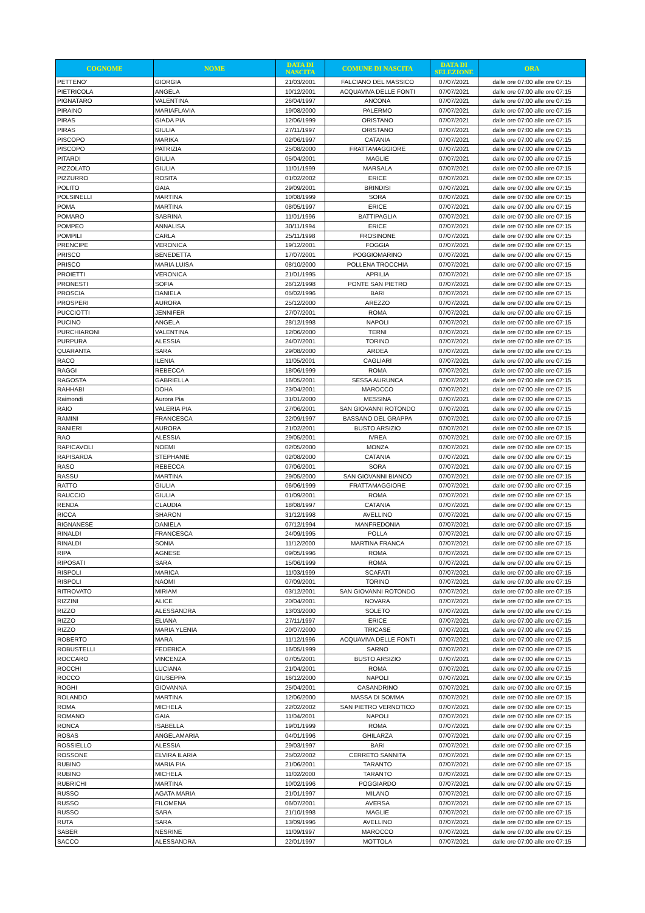| COGNOME | NOME | DATA DI NASCITA | COMUNE DI NASCITA | DATA DI SELEZIONE | ORA |
| --- | --- | --- | --- | --- | --- |
| PETTENO' | GIORGIA | 21/03/2001 | FALCIANO DEL MASSICO | 07/07/2021 | dalle ore 07:00 alle ore 07:15 |
| PIETRICOLA | ANGELA | 10/12/2001 | ACQUAVIVA DELLE FONTI | 07/07/2021 | dalle ore 07:00 alle ore 07:15 |
| PIGNATARO | VALENTINA | 26/04/1997 | ANCONA | 07/07/2021 | dalle ore 07:00 alle ore 07:15 |
| PIRAINO | MARIAFLAVIA | 19/08/2000 | PALERMO | 07/07/2021 | dalle ore 07:00 alle ore 07:15 |
| PIRAS | GIADA PIA | 12/06/1999 | ORISTANO | 07/07/2021 | dalle ore 07:00 alle ore 07:15 |
| PIRAS | GIULIA | 27/11/1997 | ORISTANO | 07/07/2021 | dalle ore 07:00 alle ore 07:15 |
| PISCOPO | MARIKA | 02/06/1997 | CATANIA | 07/07/2021 | dalle ore 07:00 alle ore 07:15 |
| PISCOPO | PATRIZIA | 25/08/2000 | FRATTAMAGGIORE | 07/07/2021 | dalle ore 07:00 alle ore 07:15 |
| PITARDI | GIULIA | 05/04/2001 | MAGLIE | 07/07/2021 | dalle ore 07:00 alle ore 07:15 |
| PIZZOLATO | GIULIA | 11/01/1999 | MARSALA | 07/07/2021 | dalle ore 07:00 alle ore 07:15 |
| PIZZURRO | ROSITA | 01/02/2002 | ERICE | 07/07/2021 | dalle ore 07:00 alle ore 07:15 |
| POLITO | GAIA | 29/09/2001 | BRINDISI | 07/07/2021 | dalle ore 07:00 alle ore 07:15 |
| POLSINELLI | MARTINA | 10/08/1999 | SORA | 07/07/2021 | dalle ore 07:00 alle ore 07:15 |
| POMA | MARTINA | 08/05/1997 | ERICE | 07/07/2021 | dalle ore 07:00 alle ore 07:15 |
| POMARO | SABRINA | 11/01/1996 | BATTIPAGLIA | 07/07/2021 | dalle ore 07:00 alle ore 07:15 |
| POMPEO | ANNALISA | 30/11/1994 | ERICE | 07/07/2021 | dalle ore 07:00 alle ore 07:15 |
| POMPILI | CARLA | 25/11/1998 | FROSINONE | 07/07/2021 | dalle ore 07:00 alle ore 07:15 |
| PRENCIPE | VERONICA | 19/12/2001 | FOGGIA | 07/07/2021 | dalle ore 07:00 alle ore 07:15 |
| PRISCO | BENEDETTA | 17/07/2001 | POGGIOMARINO | 07/07/2021 | dalle ore 07:00 alle ore 07:15 |
| PRISCO | MARIA LUISA | 08/10/2000 | POLLENA TROCCHIA | 07/07/2021 | dalle ore 07:00 alle ore 07:15 |
| PROIETTI | VERONICA | 21/01/1995 | APRILIA | 07/07/2021 | dalle ore 07:00 alle ore 07:15 |
| PRONESTI | SOFIA | 26/12/1998 | PONTE SAN PIETRO | 07/07/2021 | dalle ore 07:00 alle ore 07:15 |
| PROSCIA | DANIELA | 05/02/1996 | BARI | 07/07/2021 | dalle ore 07:00 alle ore 07:15 |
| PROSPERI | AURORA | 25/12/2000 | AREZZO | 07/07/2021 | dalle ore 07:00 alle ore 07:15 |
| PUCCIOTTI | JENNIFER | 27/07/2001 | ROMA | 07/07/2021 | dalle ore 07:00 alle ore 07:15 |
| PUCINO | ANGELA | 28/12/1998 | NAPOLI | 07/07/2021 | dalle ore 07:00 alle ore 07:15 |
| PURCHIARONI | VALENTINA | 12/06/2000 | TERNI | 07/07/2021 | dalle ore 07:00 alle ore 07:15 |
| PURPURA | ALESSIA | 24/07/2001 | TORINO | 07/07/2021 | dalle ore 07:00 alle ore 07:15 |
| QUARANTA | SARA | 29/08/2000 | ARDEA | 07/07/2021 | dalle ore 07:00 alle ore 07:15 |
| RACO | ILENIA | 11/05/2001 | CAGLIARI | 07/07/2021 | dalle ore 07:00 alle ore 07:15 |
| RAGGI | REBECCA | 18/06/1999 | ROMA | 07/07/2021 | dalle ore 07:00 alle ore 07:15 |
| RAGOSTA | GABRIELLA | 16/05/2001 | SESSA AURUNCA | 07/07/2021 | dalle ore 07:00 alle ore 07:15 |
| RAHHABI | DOHA | 23/04/2001 | MAROCCO | 07/07/2021 | dalle ore 07:00 alle ore 07:15 |
| Raimondi | Aurora Pia | 31/01/2000 | MESSINA | 07/07/2021 | dalle ore 07:00 alle ore 07:15 |
| RAIO | VALERIA PIA | 27/06/2001 | SAN GIOVANNI ROTONDO | 07/07/2021 | dalle ore 07:00 alle ore 07:15 |
| RAMINI | FRANCESCA | 22/09/1997 | BASSANO DEL GRAPPA | 07/07/2021 | dalle ore 07:00 alle ore 07:15 |
| RANIERI | AURORA | 21/02/2001 | BUSTO ARSIZIO | 07/07/2021 | dalle ore 07:00 alle ore 07:15 |
| RAO | ALESSIA | 29/05/2001 | IVREA | 07/07/2021 | dalle ore 07:00 alle ore 07:15 |
| RAPICAVOLI | NOEMI | 02/05/2000 | MONZA | 07/07/2021 | dalle ore 07:00 alle ore 07:15 |
| RAPISARDA | STEPHANIE | 02/08/2000 | CATANIA | 07/07/2021 | dalle ore 07:00 alle ore 07:15 |
| RASO | REBECCA | 07/06/2001 | SORA | 07/07/2021 | dalle ore 07:00 alle ore 07:15 |
| RASSU | MARTINA | 29/05/2000 | SAN GIOVANNI BIANCO | 07/07/2021 | dalle ore 07:00 alle ore 07:15 |
| RATTO | GIULIA | 06/06/1999 | FRATTAMAGGIORE | 07/07/2021 | dalle ore 07:00 alle ore 07:15 |
| RAUCCIO | GIULIA | 01/09/2001 | ROMA | 07/07/2021 | dalle ore 07:00 alle ore 07:15 |
| RENDA | CLAUDIA | 18/08/1997 | CATANIA | 07/07/2021 | dalle ore 07:00 alle ore 07:15 |
| RICCA | SHARON | 31/12/1998 | AVELLINO | 07/07/2021 | dalle ore 07:00 alle ore 07:15 |
| RIGNANESE | DANIELA | 07/12/1994 | MANFREDONIA | 07/07/2021 | dalle ore 07:00 alle ore 07:15 |
| RINALDI | FRANCESCA | 24/09/1995 | POLLA | 07/07/2021 | dalle ore 07:00 alle ore 07:15 |
| RINALDI | SONIA | 11/12/2000 | MARTINA FRANCA | 07/07/2021 | dalle ore 07:00 alle ore 07:15 |
| RIPA | AGNESE | 09/05/1996 | ROMA | 07/07/2021 | dalle ore 07:00 alle ore 07:15 |
| RIPOSATI | SARA | 15/06/1999 | ROMA | 07/07/2021 | dalle ore 07:00 alle ore 07:15 |
| RISPOLI | MARICA | 11/03/1999 | SCAFATI | 07/07/2021 | dalle ore 07:00 alle ore 07:15 |
| RISPOLI | NAOMI | 07/09/2001 | TORINO | 07/07/2021 | dalle ore 07:00 alle ore 07:15 |
| RITROVATO | MIRIAM | 03/12/2001 | SAN GIOVANNI ROTONDO | 07/07/2021 | dalle ore 07:00 alle ore 07:15 |
| RIZZINI | ALICE | 20/04/2001 | NOVARA | 07/07/2021 | dalle ore 07:00 alle ore 07:15 |
| RIZZO | ALESSANDRA | 13/03/2000 | SOLETO | 07/07/2021 | dalle ore 07:00 alle ore 07:15 |
| RIZZO | ELIANA | 27/11/1997 | ERICE | 07/07/2021 | dalle ore 07:00 alle ore 07:15 |
| RIZZO | MARIA YLENIA | 20/07/2000 | TRICASE | 07/07/2021 | dalle ore 07:00 alle ore 07:15 |
| ROBERTO | MARA | 11/12/1996 | ACQUAVIVA DELLE FONTI | 07/07/2021 | dalle ore 07:00 alle ore 07:15 |
| ROBUSTELLI | FEDERICA | 16/05/1999 | SARNO | 07/07/2021 | dalle ore 07:00 alle ore 07:15 |
| ROCCARO | VINCENZA | 07/05/2001 | BUSTO ARSIZIO | 07/07/2021 | dalle ore 07:00 alle ore 07:15 |
| ROCCHI | LUCIANA | 21/04/2001 | ROMA | 07/07/2021 | dalle ore 07:00 alle ore 07:15 |
| ROCCO | GIUSEPPA | 16/12/2000 | NAPOLI | 07/07/2021 | dalle ore 07:00 alle ore 07:15 |
| ROGHI | GIOVANNA | 25/04/2001 | CASANDRINO | 07/07/2021 | dalle ore 07:00 alle ore 07:15 |
| ROLANDO | MARTINA | 12/06/2000 | MASSA DI SOMMA | 07/07/2021 | dalle ore 07:00 alle ore 07:15 |
| ROMA | MICHELA | 22/02/2002 | SAN PIETRO VERNOTICO | 07/07/2021 | dalle ore 07:00 alle ore 07:15 |
| ROMANO | GAIA | 11/04/2001 | NAPOLI | 07/07/2021 | dalle ore 07:00 alle ore 07:15 |
| RONCA | ISABELLA | 19/01/1999 | ROMA | 07/07/2021 | dalle ore 07:00 alle ore 07:15 |
| ROSAS | ANGELAMARIA | 04/01/1996 | GHILARZA | 07/07/2021 | dalle ore 07:00 alle ore 07:15 |
| ROSSIELLO | ALESSIA | 29/03/1997 | BARI | 07/07/2021 | dalle ore 07:00 alle ore 07:15 |
| ROSSONE | ELVIRA ILARIA | 25/02/2002 | CERRETO SANNITA | 07/07/2021 | dalle ore 07:00 alle ore 07:15 |
| RUBINO | MARIA PIA | 21/06/2001 | TARANTO | 07/07/2021 | dalle ore 07:00 alle ore 07:15 |
| RUBINO | MICHELA | 11/02/2000 | TARANTO | 07/07/2021 | dalle ore 07:00 alle ore 07:15 |
| RUBRICHI | MARTINA | 10/02/1996 | POGGIARDO | 07/07/2021 | dalle ore 07:00 alle ore 07:15 |
| RUSSO | AGATA MARIA | 21/01/1997 | MILANO | 07/07/2021 | dalle ore 07:00 alle ore 07:15 |
| RUSSO | FILOMENA | 06/07/2001 | AVERSA | 07/07/2021 | dalle ore 07:00 alle ore 07:15 |
| RUSSO | SARA | 21/10/1998 | MAGLIE | 07/07/2021 | dalle ore 07:00 alle ore 07:15 |
| RUTA | SARA | 13/09/1996 | AVELLINO | 07/07/2021 | dalle ore 07:00 alle ore 07:15 |
| SABER | NESRINE | 11/09/1997 | MAROCCO | 07/07/2021 | dalle ore 07:00 alle ore 07:15 |
| SACCO | ALESSANDRA | 22/01/1997 | MOTTOLA | 07/07/2021 | dalle ore 07:00 alle ore 07:15 |